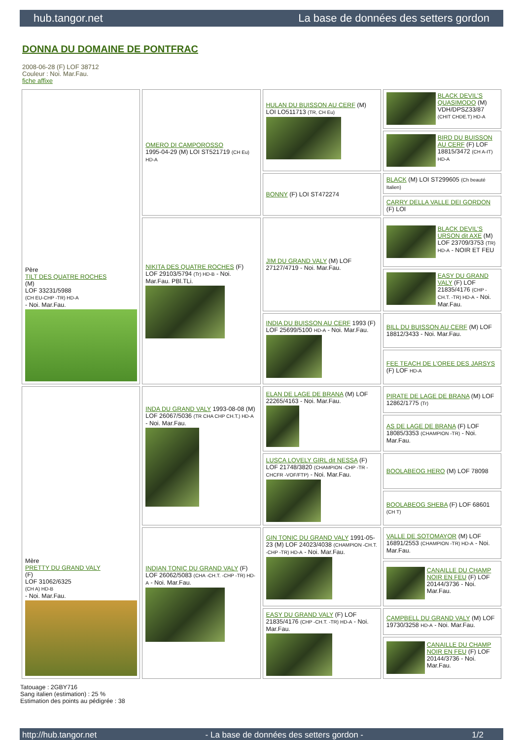hub.tangor.net La base de données des setters gordon
DONNA DU DOMAINE DE PONTFRAC
2008-06-28 (F) LOF 38712
Couleur : Noi. Mar.Fau.
fiche affixe
| Père TILT DES QUATRE ROCHES (M) LOF 33231/5988 (CH EU-CHP -TR) HD-A - Noi. Mar.Fau. | OMERO DI CAMPOROSSO 1995-04-29 (M) LOI ST521719 (CH Eu) HD-A | HULAN DU BUISSON AU CERF (M) LOI LO511713 (TR, CH Eu) | BLACK DEVIL'S QUASIMODO (M) VDH/DPSZ33/87 (CHIT CHDE.T) HD-A |
| | | | BIRD DU BUISSON AU CERF (F) LOF 18815/3472 (CH A-IT) HD-A |
| | | BONNY (F) LOI ST472274 | BLACK (M) LOI ST299605 (Ch beauté Italien) |
| | | | CARRY DELLA VALLE DEI GORDON (F) LOI |
| | NIKITA DES QUATRE ROCHES (F) LOF 29103/5794 (Tr) HD-B - Noi. Mar.Fau. PBl.TLi. | JIM DU GRAND VALY (M) LOF 27127/4719 - Noi. Mar.Fau. | BLACK DEVIL'S URSON dit AXE (M) LOF 23709/3753 (TR) HD-A - NOIR ET FEU |
| | | | EASY DU GRAND VALY (F) LOF 21835/4176 (CHP -CH.T. -TR) HD-A - Noi. Mar.Fau. |
| | | INDIA DU BUISSON AU CERF 1993 (F) LOF 25699/5100 HD-A - Noi. Mar.Fau. | BILL DU BUISSON AU CERF (M) LOF 18812/3433 - Noi. Mar.Fau. |
| | | | FEE TEACH DE L'OREE DES JARSYS (F) LOF HD-A |
| Mère PRETTY DU GRAND VALY (F) LOF 31062/6325 (CH A) HD-B - Noi. Mar.Fau. | INDA DU GRAND VALY 1993-08-08 (M) LOF 26067/5036 (TR CHA CHP CH.T.) HD-A - Noi. Mar.Fau. | ELAN DE LAGE DE BRANA (M) LOF 22265/4163 - Noi. Mar.Fau. | PIRATE DE LAGE DE BRANA (M) LOF 12862/1775 (Tr) |
| | | | AS DE LAGE DE BRANA (F) LOF 18085/3353 (CHAMPION -TR) - Noi. Mar.Fau. |
| | | LUSCA LOVELY GIRL dit NESSA (F) LOF 21748/3820 (CHAMPION -CHP -TR -CHCFR -VOF/FTP) - Noi. Mar.Fau. | BOOLABEOG HERO (M) LOF 78098 |
| | | | BOOLABEOG SHEBA (F) LOF 68601 (CH T) |
| | INDIAN TONIC DU GRAND VALY (F) LOF 26062/5083 (CHA -CH.T. -CHP -TR) HD-A - Noi. Mar.Fau. | GIN TONIC DU GRAND VALY 1991-05-23 (M) LOF 24023/4038 (CHAMPION -CH.T. -CHP -TR) HD-A - Noi. Mar.Fau. | VALLE DE SOTOMAYOR (M) LOF 16891/2553 (CHAMPION -TR) HD-A - Noi. Mar.Fau. |
| | | | CANAILLE DU CHAMP NOIR EN FEU (F) LOF 20144/3736 - Noi. Mar.Fau. |
| | | EASY DU GRAND VALY (F) LOF 21835/4176 (CHP -CH.T. -TR) HD-A - Noi. Mar.Fau. | CAMPBELL DU GRAND VALY (M) LOF 19730/3258 HD-A - Noi. Mar.Fau. |
| | | | CANAILLE DU CHAMP NOIR EN FEU (F) LOF 20144/3736 - Noi. Mar.Fau. |
Tatouage : 2GBY716
Sang italien (estimation) : 25 %
Estimation des points au pédigrée : 38
http://hub.tangor.net - La base de données des setters gordon - 1/2